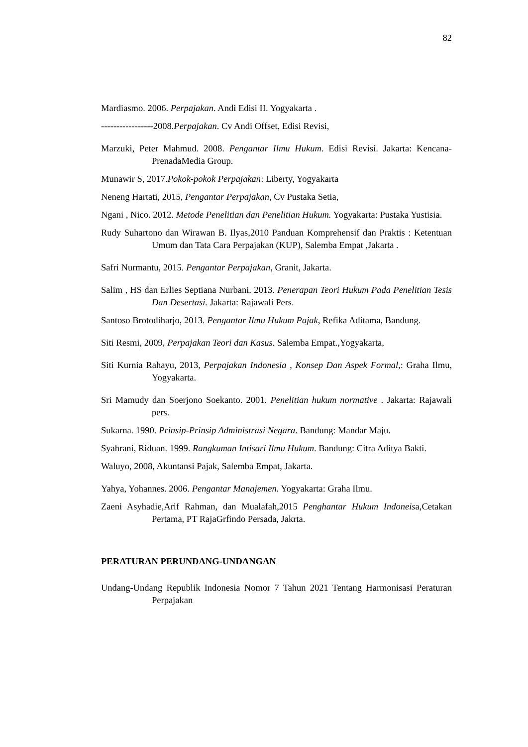82
Mardiasmo. 2006. Perpajakan. Andi Edisi II. Yogyakarta .
-----------------2008.Perpajakan. Cv Andi Offset, Edisi Revisi,
Marzuki, Peter Mahmud. 2008. Pengantar Ilmu Hukum. Edisi Revisi. Jakarta: Kencana-PrenadaMedia Group.
Munawir S, 2017.Pokok-pokok Perpajakan: Liberty, Yogyakarta
Neneng Hartati, 2015, Pengantar Perpajakan, Cv Pustaka Setia,
Ngani , Nico. 2012. Metode Penelitian dan Penelitian Hukum. Yogyakarta: Pustaka Yustisia.
Rudy Suhartono dan Wirawan B. Ilyas,2010 Panduan Komprehensif dan Praktis : Ketentuan Umum dan Tata Cara Perpajakan (KUP), Salemba Empat ,Jakarta .
Safri Nurmantu, 2015. Pengantar Perpajakan, Granit, Jakarta.
Salim , HS dan Erlies Septiana Nurbani. 2013. Penerapan Teori Hukum Pada Penelitian Tesis Dan Desertasi. Jakarta: Rajawali Pers.
Santoso Brotodiharjo, 2013. Pengantar Ilmu Hukum Pajak, Refika Aditama, Bandung.
Siti Resmi, 2009, Perpajakan Teori dan Kasus. Salemba Empat.,Yogyakarta,
Siti Kurnia Rahayu, 2013, Perpajakan Indonesia , Konsep Dan Aspek Formal,: Graha Ilmu, Yogyakarta.
Sri Mamudy dan Soerjono Soekanto. 2001. Penelitian hukum normative . Jakarta: Rajawali pers.
Sukarna. 1990. Prinsip-Prinsip Administrasi Negara. Bandung: Mandar Maju.
Syahrani, Riduan. 1999. Rangkuman Intisari Ilmu Hukum. Bandung: Citra Aditya Bakti.
Waluyo, 2008, Akuntansi Pajak, Salemba Empat, Jakarta.
Yahya, Yohannes. 2006. Pengantar Manajemen. Yogyakarta: Graha Ilmu.
Zaeni Asyhadie,Arif Rahman, dan Mualafah,2015 Penghantar Hukum Indoneisa,Cetakan Pertama, PT RajaGrfindo Persada, Jakrta.
PERATURAN PERUNDANG-UNDANGAN
Undang-Undang Republik Indonesia Nomor 7 Tahun 2021 Tentang Harmonisasi Peraturan Perpajakan